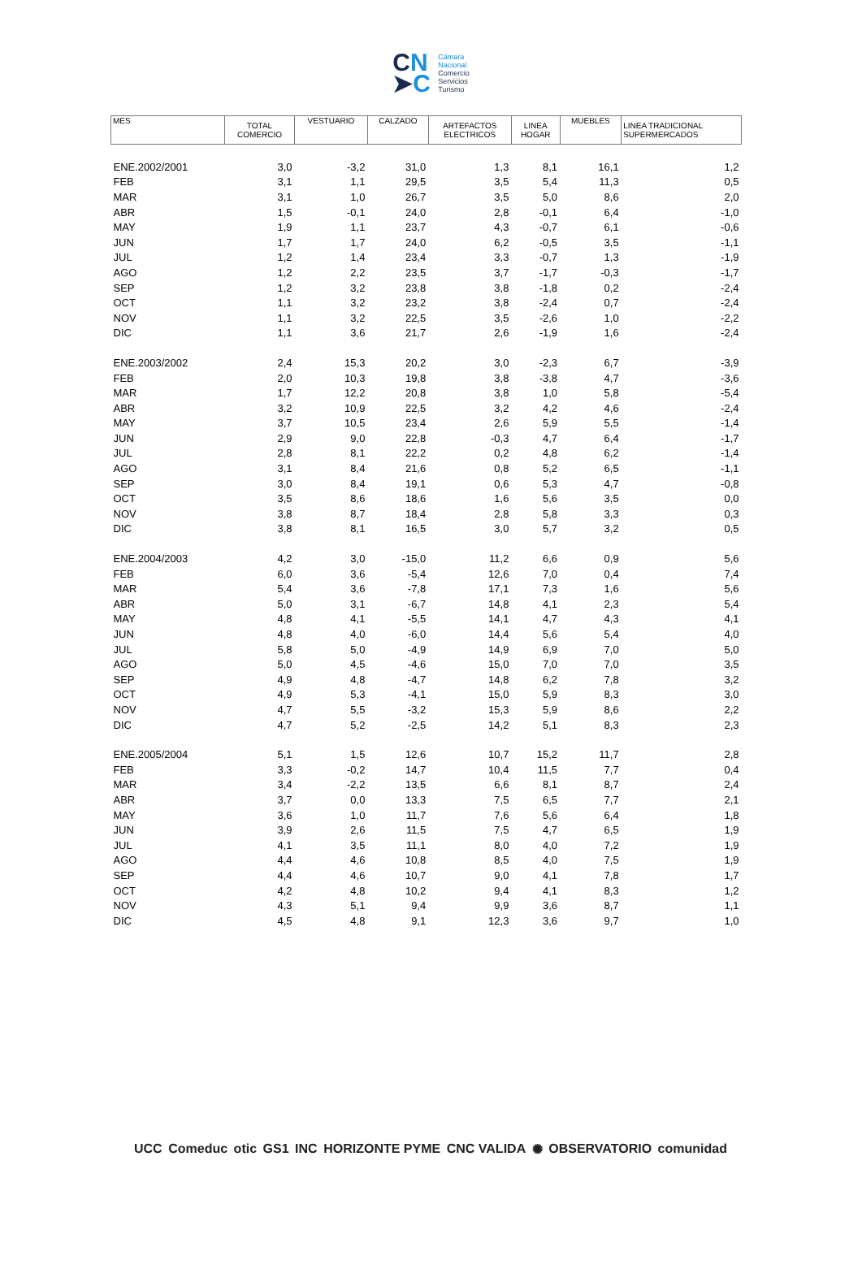CN
➤C
Cámara
Nacional
Comercio
Servicios
Turismo
| MES | TOTAL COMERCIO | VESTUARIO | CALZADO | ARTEFACTOS ELECTRICOS | LINEA HOGAR | MUEBLES | LINEA TRADICIONAL SUPERMERCADOS |
| --- | --- | --- | --- | --- | --- | --- | --- |
| ENE.2002/2001 | 3,0 | -3,2 | 31,0 | 1,3 | 8,1 | 16,1 | 1,2 |
| FEB | 3,1 | 1,1 | 29,5 | 3,5 | 5,4 | 11,3 | 0,5 |
| MAR | 3,1 | 1,0 | 26,7 | 3,5 | 5,0 | 8,6 | 2,0 |
| ABR | 1,5 | -0,1 | 24,0 | 2,8 | -0,1 | 6,4 | -1,0 |
| MAY | 1,9 | 1,1 | 23,7 | 4,3 | -0,7 | 6,1 | -0,6 |
| JUN | 1,7 | 1,7 | 24,0 | 6,2 | -0,5 | 3,5 | -1,1 |
| JUL | 1,2 | 1,4 | 23,4 | 3,3 | -0,7 | 1,3 | -1,9 |
| AGO | 1,2 | 2,2 | 23,5 | 3,7 | -1,7 | -0,3 | -1,7 |
| SEP | 1,2 | 3,2 | 23,8 | 3,8 | -1,8 | 0,2 | -2,4 |
| OCT | 1,1 | 3,2 | 23,2 | 3,8 | -2,4 | 0,7 | -2,4 |
| NOV | 1,1 | 3,2 | 22,5 | 3,5 | -2,6 | 1,0 | -2,2 |
| DIC | 1,1 | 3,6 | 21,7 | 2,6 | -1,9 | 1,6 | -2,4 |
| ENE.2003/2002 | 2,4 | 15,3 | 20,2 | 3,0 | -2,3 | 6,7 | -3,9 |
| FEB | 2,0 | 10,3 | 19,8 | 3,8 | -3,8 | 4,7 | -3,6 |
| MAR | 1,7 | 12,2 | 20,8 | 3,8 | 1,0 | 5,8 | -5,4 |
| ABR | 3,2 | 10,9 | 22,5 | 3,2 | 4,2 | 4,6 | -2,4 |
| MAY | 3,7 | 10,5 | 23,4 | 2,6 | 5,9 | 5,5 | -1,4 |
| JUN | 2,9 | 9,0 | 22,8 | -0,3 | 4,7 | 6,4 | -1,7 |
| JUL | 2,8 | 8,1 | 22,2 | 0,2 | 4,8 | 6,2 | -1,4 |
| AGO | 3,1 | 8,4 | 21,6 | 0,8 | 5,2 | 6,5 | -1,1 |
| SEP | 3,0 | 8,4 | 19,1 | 0,6 | 5,3 | 4,7 | -0,8 |
| OCT | 3,5 | 8,6 | 18,6 | 1,6 | 5,6 | 3,5 | 0,0 |
| NOV | 3,8 | 8,7 | 18,4 | 2,8 | 5,8 | 3,3 | 0,3 |
| DIC | 3,8 | 8,1 | 16,5 | 3,0 | 5,7 | 3,2 | 0,5 |
| ENE.2004/2003 | 4,2 | 3,0 | -15,0 | 11,2 | 6,6 | 0,9 | 5,6 |
| FEB | 6,0 | 3,6 | -5,4 | 12,6 | 7,0 | 0,4 | 7,4 |
| MAR | 5,4 | 3,6 | -7,8 | 17,1 | 7,3 | 1,6 | 5,6 |
| ABR | 5,0 | 3,1 | -6,7 | 14,8 | 4,1 | 2,3 | 5,4 |
| MAY | 4,8 | 4,1 | -5,5 | 14,1 | 4,7 | 4,3 | 4,1 |
| JUN | 4,8 | 4,0 | -6,0 | 14,4 | 5,6 | 5,4 | 4,0 |
| JUL | 5,8 | 5,0 | -4,9 | 14,9 | 6,9 | 7,0 | 5,0 |
| AGO | 5,0 | 4,5 | -4,6 | 15,0 | 7,0 | 7,0 | 3,5 |
| SEP | 4,9 | 4,8 | -4,7 | 14,8 | 6,2 | 7,8 | 3,2 |
| OCT | 4,9 | 5,3 | -4,1 | 15,0 | 5,9 | 8,3 | 3,0 |
| NOV | 4,7 | 5,5 | -3,2 | 15,3 | 5,9 | 8,6 | 2,2 |
| DIC | 4,7 | 5,2 | -2,5 | 14,2 | 5,1 | 8,3 | 2,3 |
| ENE.2005/2004 | 5,1 | 1,5 | 12,6 | 10,7 | 15,2 | 11,7 | 2,8 |
| FEB | 3,3 | -0,2 | 14,7 | 10,4 | 11,5 | 7,7 | 0,4 |
| MAR | 3,4 | -2,2 | 13,5 | 6,6 | 8,1 | 8,7 | 2,4 |
| ABR | 3,7 | 0,0 | 13,3 | 7,5 | 6,5 | 7,7 | 2,1 |
| MAY | 3,6 | 1,0 | 11,7 | 7,6 | 5,6 | 6,4 | 1,8 |
| JUN | 3,9 | 2,6 | 11,5 | 7,5 | 4,7 | 6,5 | 1,9 |
| JUL | 4,1 | 3,5 | 11,1 | 8,0 | 4,0 | 7,2 | 1,9 |
| AGO | 4,4 | 4,6 | 10,8 | 8,5 | 4,0 | 7,5 | 1,9 |
| SEP | 4,4 | 4,6 | 10,7 | 9,0 | 4,1 | 7,8 | 1,7 |
| OCT | 4,2 | 4,8 | 10,2 | 9,4 | 4,1 | 8,3 | 1,2 |
| NOV | 4,3 | 5,1 | 9,4 | 9,9 | 3,6 | 8,7 | 1,1 |
| DIC | 4,5 | 4,8 | 9,1 | 12,3 | 3,6 | 9,7 | 1,0 |
UCC Comeduc otic GS1 INC HORIZONTE PYME CNC VALIDA ✺ OBSERVATORIO comunidad